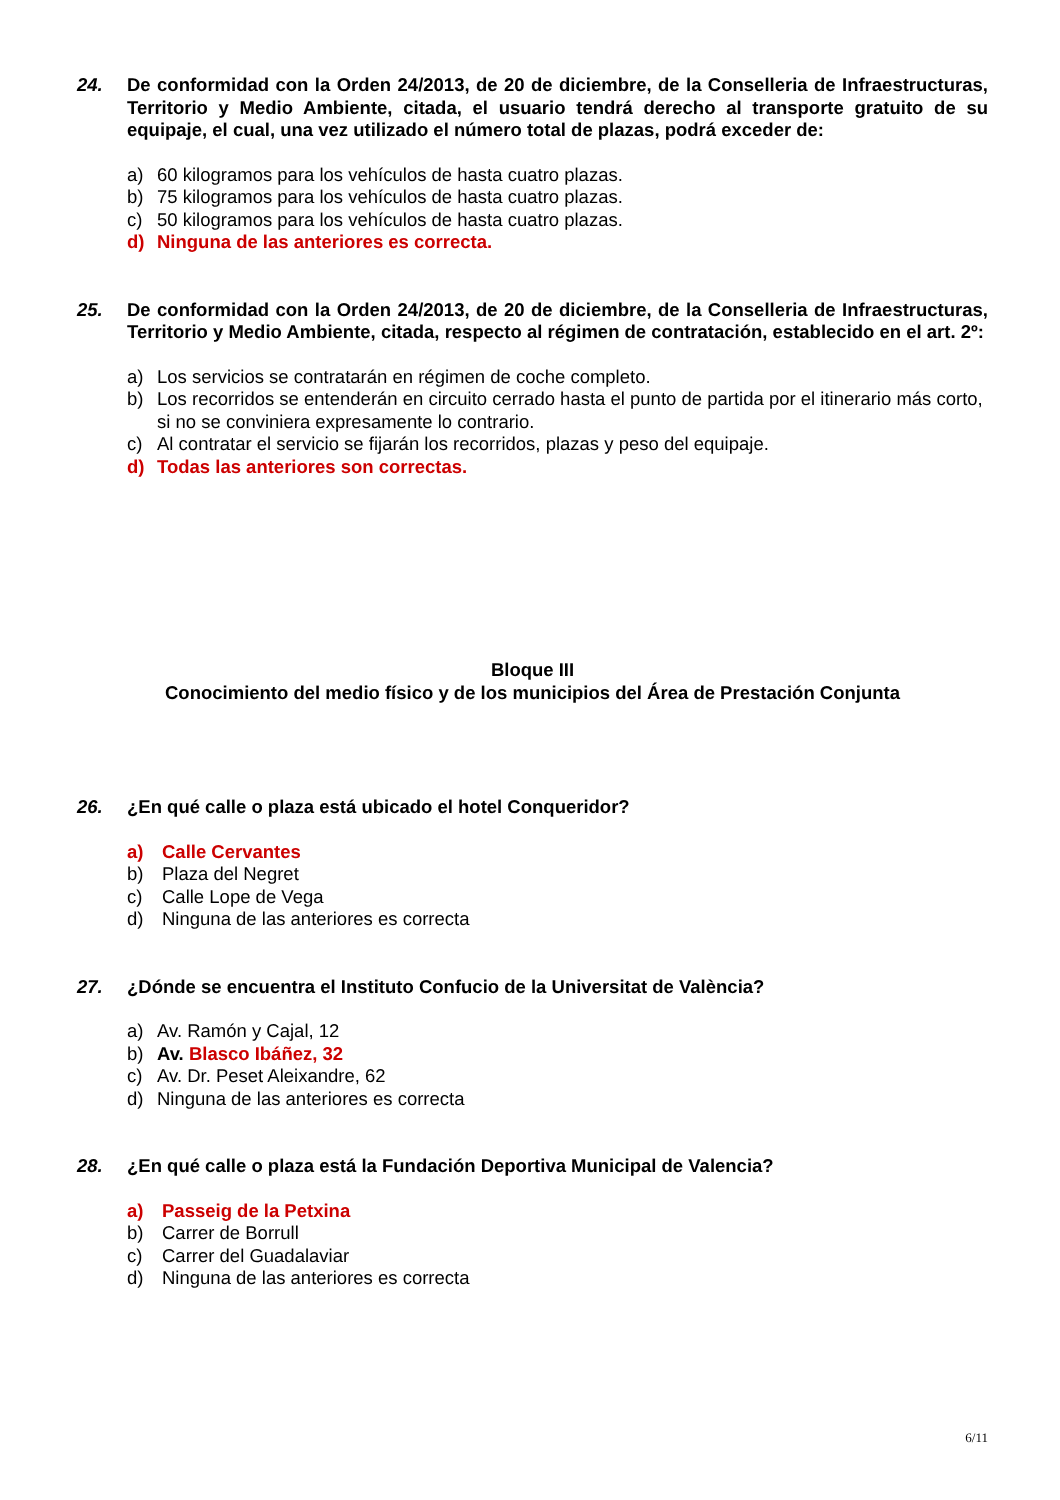24. De conformidad con la Orden 24/2013, de 20 de diciembre, de la Conselleria de Infraestructuras, Territorio y Medio Ambiente, citada, el usuario tendrá derecho al transporte gratuito de su equipaje, el cual, una vez utilizado el número total de plazas, podrá exceder de:
a) 60 kilogramos para los vehículos de hasta cuatro plazas.
b) 75 kilogramos para los vehículos de hasta cuatro plazas.
c) 50 kilogramos para los vehículos de hasta cuatro plazas.
d) Ninguna de las anteriores es correcta.
25. De conformidad con la Orden 24/2013, de 20 de diciembre, de la Conselleria de Infraestructuras, Territorio y Medio Ambiente, citada, respecto al régimen de contratación, establecido en el art. 2º:
a) Los servicios se contratarán en régimen de coche completo.
b) Los recorridos se entenderán en circuito cerrado hasta el punto de partida por el itinerario más corto, si no se conviniera expresamente lo contrario.
c) Al contratar el servicio se fijarán los recorridos, plazas y peso del equipaje.
d) Todas las anteriores son correctas.
Bloque III
Conocimiento del medio físico y de los municipios del Área de Prestación Conjunta
26. ¿En qué calle o plaza está ubicado el hotel Conqueridor?
a) Calle Cervantes
b) Plaza del Negret
c) Calle Lope de Vega
d) Ninguna de las anteriores es correcta
27. ¿Dónde se encuentra el Instituto Confucio de la Universitat de València?
a) Av. Ramón y Cajal, 12
b) Av. Blasco Ibáñez, 32
c) Av. Dr. Peset Aleixandre, 62
d) Ninguna de las anteriores es correcta
28. ¿En qué calle o plaza está la Fundación Deportiva Municipal de Valencia?
a) Passeig de la Petxina
b) Carrer de Borrull
c) Carrer del Guadalaviar
d) Ninguna de las anteriores es correcta
6/11